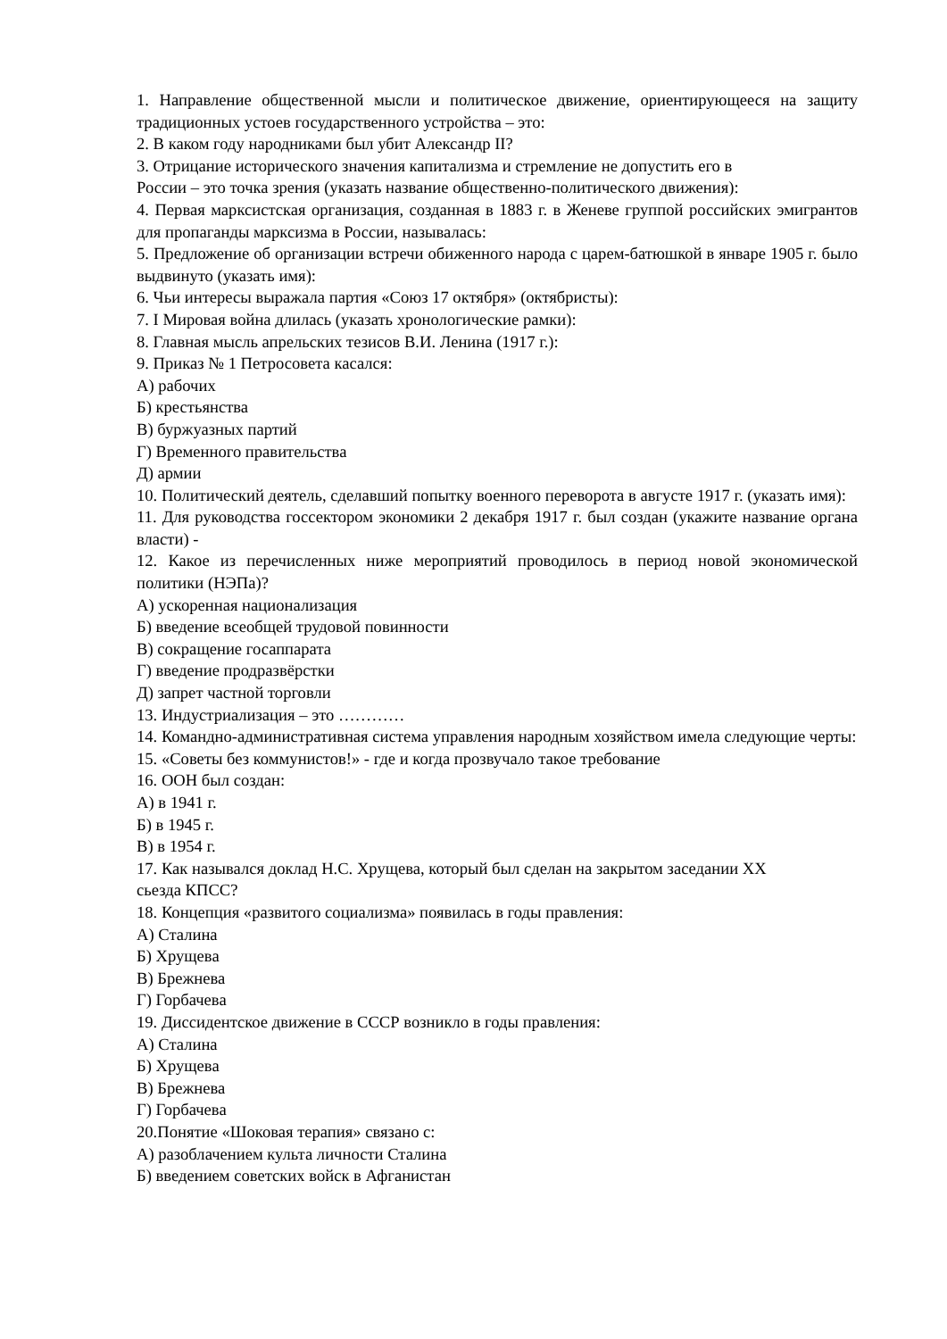1. Направление общественной мысли и политическое движение, ориентирующееся на защиту традиционных устоев государственного устройства – это:
2. В каком году народниками был убит Александр II?
3. Отрицание исторического значения капитализма и стремление не допустить его в
России – это точка зрения (указать название общественно-политического движения):
4. Первая марксистская организация, созданная в 1883 г. в Женеве группой российских эмигрантов для пропаганды марксизма в России, называлась:
5. Предложение об организации встречи обиженного народа с царем-батюшкой в январе 1905 г. было выдвинуто (указать имя):
6. Чьи интересы выражала партия «Союз 17 октября» (октябристы):
7. I Мировая война длилась (указать хронологические рамки):
8. Главная мысль апрельских тезисов В.И. Ленина (1917 г.):
9. Приказ № 1 Петросовета касался:
А) рабочих
Б) крестьянства
В) буржуазных партий
Г) Временного правительства
Д) армии
10. Политический деятель, сделавший попытку военного переворота в августе 1917 г. (указать имя):
11. Для руководства госсектором экономики 2 декабря 1917 г. был создан (укажите название органа власти) -
12. Какое из перечисленных ниже мероприятий проводилось в период новой экономической политики (НЭПа)?
А) ускоренная национализация
Б) введение всеобщей трудовой повинности
В) сокращение госаппарата
Г) введение продразвёрстки
Д) запрет частной торговли
13. Индустриализация – это …………
14. Командно-административная система управления народным хозяйством имела следующие черты:
15. «Советы без коммунистов!» - где и когда прозвучало такое требование
16. ООН был создан:
А) в 1941 г.
Б) в 1945 г.
В) в 1954 г.
17. Как назывался доклад Н.С. Хрущева, который был сделан на закрытом заседании XX
сьезда КПСС?
18. Концепция «развитого социализма» появилась в годы правления:
А) Сталина
Б) Хрущева
В) Брежнева
Г) Горбачева
19. Диссидентское движение в СССР возникло в годы правления:
А) Сталина
Б) Хрущева
В) Брежнева
Г) Горбачева
20.Понятие «Шоковая терапия» связано с:
А) разоблачением культа личности Сталина
Б) введением советских войск в Афганистан